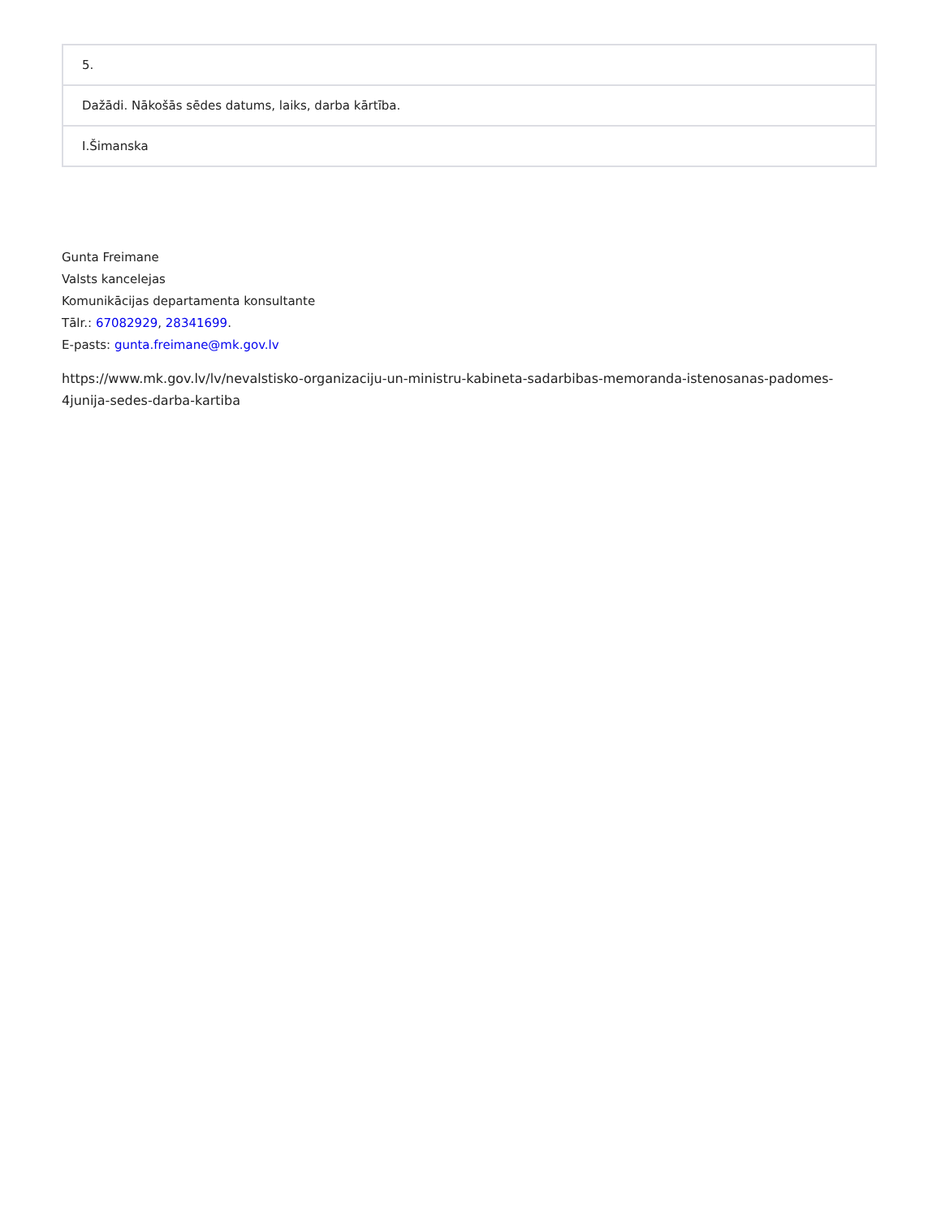| 5. |
| Dažādi. Nākošās sēdes datums, laiks, darba kārtība. |
| I.Šimanska |
Gunta Freimane
Valsts kancelejas
Komunikācijas departamenta konsultante
Tālr.: 67082929, 28341699.
E-pasts: gunta.freimane@mk.gov.lv
https://www.mk.gov.lv/lv/nevalstisko-organizaciju-un-ministru-kabineta-sadarbibas-memoranda-istenosanas-padomes-4junija-sedes-darba-kartiba